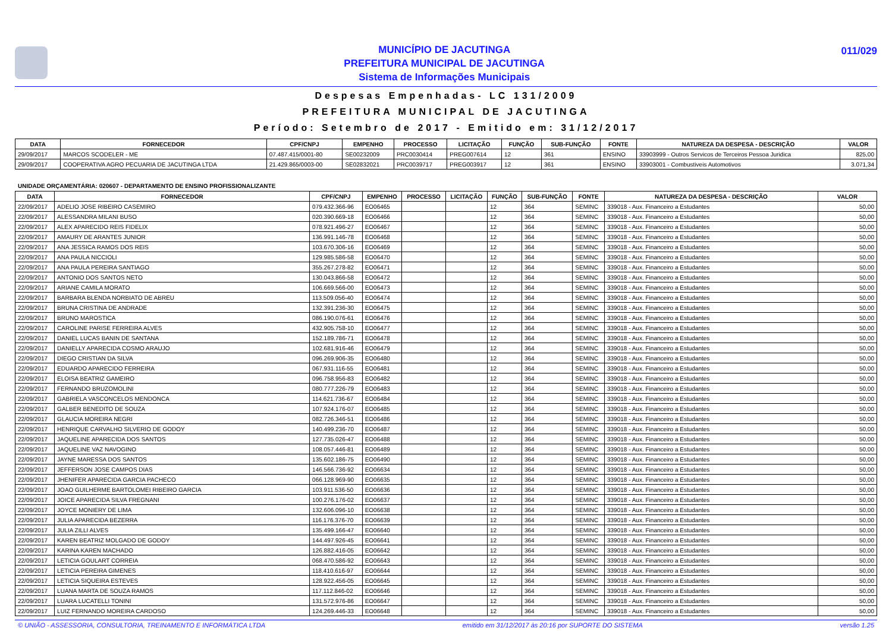MUNICÍPIO DE JACUTINGA
PREFEITURA MUNICIPAL DE JACUTINGA
Sistema de Informações Municipais
011/029
Despesas Empenhadas- LC 131/2009
PREFEITURA MUNICIPAL DE JACUTINGA
Período: Setembro de 2017 - Emitido em: 31/12/2017
| DATA | FORNECEDOR | CPF/CNPJ | EMPENHO | PROCESSO | LICITAÇÃO | FUNÇÃO | SUB-FUNÇÃO | FONTE | NATUREZA DA DESPESA - DESCRIÇÃO | VALOR |
| --- | --- | --- | --- | --- | --- | --- | --- | --- | --- | --- |
| 29/09/2017 | MARCOS SCODELER - ME | 07.487.415/0001-80 | SE00232009 | PRC0030414 | PREG007614 | 12 | 361 | ENSINO | 33903999 - Outros Servicos de Terceiros Pessoa Juridica | 825,00 |
| 29/09/2017 | COOPERATIVA AGRO PECUARIA DE JACUTINGA LTDA | 21.429.865/0003-00 | SE02832021 | PRC0039717 | PREG003917 | 12 | 361 | ENSINO | 33903001 - Combustiveis Automotivos | 3.071,34 |
UNIDADE ORÇAMENTÁRIA: 020607 - DEPARTAMENTO DE ENSINO PROFISSIONALIZANTE
| DATA | FORNECEDOR | CPF/CNPJ | EMPENHO | PROCESSO | LICITAÇÃO | FUNÇÃO | SUB-FUNÇÃO | FONTE | NATUREZA DA DESPESA - DESCRIÇÃO | VALOR |
| --- | --- | --- | --- | --- | --- | --- | --- | --- | --- | --- |
| 22/09/2017 | ADELIO JOSE RIBEIRO CASEMIRO | 079.432.366-96 | EO06465 | | | 12 | 364 | SEMINC | 339018 - Aux. Financeiro a Estudantes | 50,00 |
| 22/09/2017 | ALESSANDRA MILANI BUSO | 020.390.669-18 | EO06466 | | | 12 | 364 | SEMINC | 339018 - Aux. Financeiro a Estudantes | 50,00 |
| 22/09/2017 | ALEX APARECIDO REIS FIDELIX | 078.921.496-27 | EO06467 | | | 12 | 364 | SEMINC | 339018 - Aux. Financeiro a Estudantes | 50,00 |
| 22/09/2017 | AMAURY DE ARANTES JUNIOR | 136.991.146-78 | EO06468 | | | 12 | 364 | SEMINC | 339018 - Aux. Financeiro a Estudantes | 50,00 |
| 22/09/2017 | ANA JESSICA RAMOS DOS REIS | 103.670.306-16 | EO06469 | | | 12 | 364 | SEMINC | 339018 - Aux. Financeiro a Estudantes | 50,00 |
| 22/09/2017 | ANA PAULA NICCIOLI | 129.985.586-58 | EO06470 | | | 12 | 364 | SEMINC | 339018 - Aux. Financeiro a Estudantes | 50,00 |
| 22/09/2017 | ANA PAULA PEREIRA SANTIAGO | 355.267.278-82 | EO06471 | | | 12 | 364 | SEMINC | 339018 - Aux. Financeiro a Estudantes | 50,00 |
| 22/09/2017 | ANTONIO DOS SANTOS NETO | 130.043.866-58 | EO06472 | | | 12 | 364 | SEMINC | 339018 - Aux. Financeiro a Estudantes | 50,00 |
| 22/09/2017 | ARIANE CAMILA MORATO | 106.669.566-00 | EO06473 | | | 12 | 364 | SEMINC | 339018 - Aux. Financeiro a Estudantes | 50,00 |
| 22/09/2017 | BARBARA BLENDA NORBIATO DE ABREU | 113.509.056-40 | EO06474 | | | 12 | 364 | SEMINC | 339018 - Aux. Financeiro a Estudantes | 50,00 |
| 22/09/2017 | BRUNA CRISTINA DE ANDRADE | 132.391.236-30 | EO06475 | | | 12 | 364 | SEMINC | 339018 - Aux. Financeiro a Estudantes | 50,00 |
| 22/09/2017 | BRUNO MAROSTICA | 086.190.076-61 | EO06476 | | | 12 | 364 | SEMINC | 339018 - Aux. Financeiro a Estudantes | 50,00 |
| 22/09/2017 | CAROLINE PARISE FERREIRA ALVES | 432.905.758-10 | EO06477 | | | 12 | 364 | SEMINC | 339018 - Aux. Financeiro a Estudantes | 50,00 |
| 22/09/2017 | DANIEL LUCAS BANIN DE SANTANA | 152.189.786-71 | EO06478 | | | 12 | 364 | SEMINC | 339018 - Aux. Financeiro a Estudantes | 50,00 |
| 22/09/2017 | DANIELLY APARECIDA COSMO ARAUJO | 102.681.916-46 | EO06479 | | | 12 | 364 | SEMINC | 339018 - Aux. Financeiro a Estudantes | 50,00 |
| 22/09/2017 | DIEGO CRISTIAN DA SILVA | 096.269.906-35 | EO06480 | | | 12 | 364 | SEMINC | 339018 - Aux. Financeiro a Estudantes | 50,00 |
| 22/09/2017 | EDUARDO APARECIDO FERREIRA | 067.931.116-55 | EO06481 | | | 12 | 364 | SEMINC | 339018 - Aux. Financeiro a Estudantes | 50,00 |
| 22/09/2017 | ELOISA BEATRIZ GAMEIRO | 096.758.956-83 | EO06482 | | | 12 | 364 | SEMINC | 339018 - Aux. Financeiro a Estudantes | 50,00 |
| 22/09/2017 | FERNANDO BRUZOMOLINI | 080.777.226-79 | EO06483 | | | 12 | 364 | SEMINC | 339018 - Aux. Financeiro a Estudantes | 50,00 |
| 22/09/2017 | GABRIELA VASCONCELOS MENDONCA | 114.621.736-67 | EO06484 | | | 12 | 364 | SEMINC | 339018 - Aux. Financeiro a Estudantes | 50,00 |
| 22/09/2017 | GALBER BENEDITO DE SOUZA | 107.924.176-07 | EO06485 | | | 12 | 364 | SEMINC | 339018 - Aux. Financeiro a Estudantes | 50,00 |
| 22/09/2017 | GLAUCIA MOREIRA NEGRI | 082.726.346-51 | EO06486 | | | 12 | 364 | SEMINC | 339018 - Aux. Financeiro a Estudantes | 50,00 |
| 22/09/2017 | HENRIQUE CARVALHO SILVERIO DE GODOY | 140.499.236-70 | EO06487 | | | 12 | 364 | SEMINC | 339018 - Aux. Financeiro a Estudantes | 50,00 |
| 22/09/2017 | JAQUELINE APARECIDA DOS SANTOS | 127.735.026-47 | EO06488 | | | 12 | 364 | SEMINC | 339018 - Aux. Financeiro a Estudantes | 50,00 |
| 22/09/2017 | JAQUELINE VAZ NAVOGINO | 108.057.446-81 | EO06489 | | | 12 | 364 | SEMINC | 339018 - Aux. Financeiro a Estudantes | 50,00 |
| 22/09/2017 | JAYNE MARESSA DOS SANTOS | 135.602.186-75 | EO06490 | | | 12 | 364 | SEMINC | 339018 - Aux. Financeiro a Estudantes | 50,00 |
| 22/09/2017 | JEFFERSON JOSE CAMPOS DIAS | 146.566.736-92 | EO06634 | | | 12 | 364 | SEMINC | 339018 - Aux. Financeiro a Estudantes | 50,00 |
| 22/09/2017 | JHENIFER APARECIDA GARCIA PACHECO | 066.128.969-90 | EO06635 | | | 12 | 364 | SEMINC | 339018 - Aux. Financeiro a Estudantes | 50,00 |
| 22/09/2017 | JOAO GUILHERME BARTOLOMEI RIBEIRO GARCIA | 103.911.536-50 | EO06636 | | | 12 | 364 | SEMINC | 339018 - Aux. Financeiro a Estudantes | 50,00 |
| 22/09/2017 | JOICE APARECIDA SILVA FREGNANI | 100.276.176-02 | EO06637 | | | 12 | 364 | SEMINC | 339018 - Aux. Financeiro a Estudantes | 50,00 |
| 22/09/2017 | JOYCE MONIERY DE LIMA | 132.606.096-10 | EO06638 | | | 12 | 364 | SEMINC | 339018 - Aux. Financeiro a Estudantes | 50,00 |
| 22/09/2017 | JULIA APARECIDA BEZERRA | 116.176.376-70 | EO06639 | | | 12 | 364 | SEMINC | 339018 - Aux. Financeiro a Estudantes | 50,00 |
| 22/09/2017 | JULIA ZILLI ALVES | 135.499.166-47 | EO06640 | | | 12 | 364 | SEMINC | 339018 - Aux. Financeiro a Estudantes | 50,00 |
| 22/09/2017 | KAREN BEATRIZ MOLGADO DE GODOY | 144.497.926-45 | EO06641 | | | 12 | 364 | SEMINC | 339018 - Aux. Financeiro a Estudantes | 50,00 |
| 22/09/2017 | KARINA KAREN MACHADO | 126.882.416-05 | EO06642 | | | 12 | 364 | SEMINC | 339018 - Aux. Financeiro a Estudantes | 50,00 |
| 22/09/2017 | LETICIA GOULART CORREIA | 068.470.586-92 | EO06643 | | | 12 | 364 | SEMINC | 339018 - Aux. Financeiro a Estudantes | 50,00 |
| 22/09/2017 | LETICIA PEREIRA GIMENES | 118.410.616-97 | EO06644 | | | 12 | 364 | SEMINC | 339018 - Aux. Financeiro a Estudantes | 50,00 |
| 22/09/2017 | LETICIA SIQUEIRA ESTEVES | 128.922.456-05 | EO06645 | | | 12 | 364 | SEMINC | 339018 - Aux. Financeiro a Estudantes | 50,00 |
| 22/09/2017 | LUANA MARTA DE SOUZA RAMOS | 117.112.846-02 | EO06646 | | | 12 | 364 | SEMINC | 339018 - Aux. Financeiro a Estudantes | 50,00 |
| 22/09/2017 | LUARA LUCATELLI TONINI | 131.572.976-86 | EO06647 | | | 12 | 364 | SEMINC | 339018 - Aux. Financeiro a Estudantes | 50,00 |
| 22/09/2017 | LUIZ FERNANDO MOREIRA CARDOSO | 124.269.446-33 | EO06648 | | | 12 | 364 | SEMINC | 339018 - Aux. Financeiro a Estudantes | 50,00 |
© UNIÃO - ASSESSORIA, CONSULTORIA, TREINAMENTO E INFORMÁTICA LTDA emitido em 31/12/2017 às 20:16 por SUPORTE DO SISTEMA versão 1.25